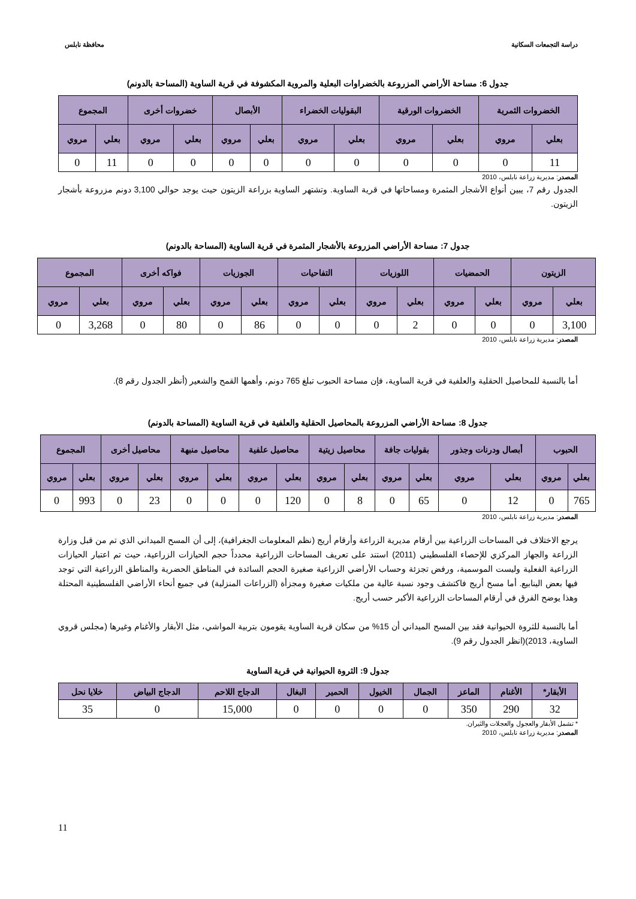دراسة التجمعات السكانية محافظة نابلس
جدول 6: مساحة الأراضي المزروعة بالخضراوات البعلية والمروية المكشوفة في قرية الساوية (المساحة بالدونم)
| الخضروات الثمرية | | الخضروات الورقية | | البقوليات الخضراء | | الأبصال | | خضروات أخرى | | المجموع | |
| --- | --- | --- | --- | --- | --- | --- | --- | --- | --- | --- | --- |
| بعلي | مروي | بعلي | مروي | بعلي | مروي | بعلي | مروي | بعلي | مروي | بعلي | مروي |
| 11 | 0 | 0 | 0 | 0 | 0 | 0 | 0 | 0 | 0 | 11 | 0 |
المصدر: مديرية زراعة نابلس، 2010
الجدول رقم 7، يبين أنواع الأشجار المثمرة ومساحاتها في قرية الساوية. وتشتهر الساوية بزراعة الزيتون حيث يوجد حوالي 3,100 دونم مزروعة بأشجار الزيتون.
جدول 7: مساحة الأراضي المزروعة بالأشجار المثمرة في قرية الساوية (المساحة بالدونم)
| الزيتون | | الحمضيات | | اللوزيات | | التفاحيات | | الجوزيات | | فواكه أخرى | | المجموع | |
| --- | --- | --- | --- | --- | --- | --- | --- | --- | --- | --- | --- | --- | --- |
| بعلي | مروي | بعلي | مروي | بعلي | مروي | بعلي | مروي | بعلي | مروي | بعلي | مروي | بعلي | مروي |
| 3,100 | 0 | 0 | 0 | 2 | 0 | 0 | 0 | 86 | 0 | 80 | 0 | 3,268 | 0 |
المصدر: مديرية زراعة نابلس، 2010
أما بالنسبة للمحاصيل الحقلية والعلفية في قرية الساوية، فإن مساحة الحبوب تبلغ 765 دونم، وأهمها القمح والشعير (أنظر الجدول رقم 8).
جدول 8: مساحة الأراضي المزروعة بالمحاصيل الحقلية والعلفية في قرية الساوية (المساحة بالدونم)
| الحبوب | | أبصال ودرنات وجذور | | بقوليات جافة | | محاصيل زيتية | | محاصيل علفية | | محاصيل منبهة | | محاصيل أخرى | | المجموع | |
| --- | --- | --- | --- | --- | --- | --- | --- | --- | --- | --- | --- | --- | --- | --- | --- |
| بعلي | مروي | بعلي | مروي | بعلي | مروي | بعلي | مروي | بعلي | مروي | بعلي | مروي | بعلي | مروي | بعلي | مروي |
| 765 | 0 | 12 | 0 | 65 | 0 | 8 | 0 | 120 | 0 | 0 | 0 | 23 | 0 | 993 | 0 |
المصدر: مديرية زراعة نابلس، 2010
يرجع الاختلاف في المساحات الزراعية بين أرقام مديرية الزراعة وأرقام أريج (نظم المعلومات الجغرافية)، إلى أن المسح الميداني الذي تم من قبل وزارة الزراعة والجهاز المركزي للإحصاء الفلسطيني (2011) استند على تعريف المساحات الزراعية محدداً حجم الحيازات الزراعية، حيث تم اعتبار الحيازات الزراعية الفعلية وليست الموسمية، ورفض تجزئة وحساب الأراضي الزراعية صغيرة الحجم السائدة في المناطق الحضرية والمناطق الزراعية التي توجد فيها بعض الينابيع. أما مسح أريج فاكتشف وجود نسبة عالية من ملكيات صغيرة ومجزأة (الزراعات المنزلية) في جميع أنحاء الأراضي الفلسطينية المحتلة وهذا يوضح الفرق في أرقام المساحات الزراعية الأكبر حسب أريج.
أما بالنسبة للثروة الحيوانية فقد بين المسح الميداني أن 15% من سكان قرية الساوية يقومون بتربية المواشي، مثل الأبقار والأغنام وغيرها (مجلس قروي الساوية، 2013)(انظر الجدول رقم 9).
جدول 9: الثروة الحيوانية في قرية الساوية
| الأبقار* | الأغنام | الماعز | الجمال | الخيول | الحمير | البغال | الدجاج اللاحم | الدجاج البياض | خلايا نحل |
| --- | --- | --- | --- | --- | --- | --- | --- | --- | --- |
| 32 | 290 | 350 | 0 | 0 | 0 | 0 | 15,000 | 0 | 35 |
* تشمل الأبقار والعجول والعجلات والثيران.
المصدر: مديرية زراعة نابلس، 2010
11